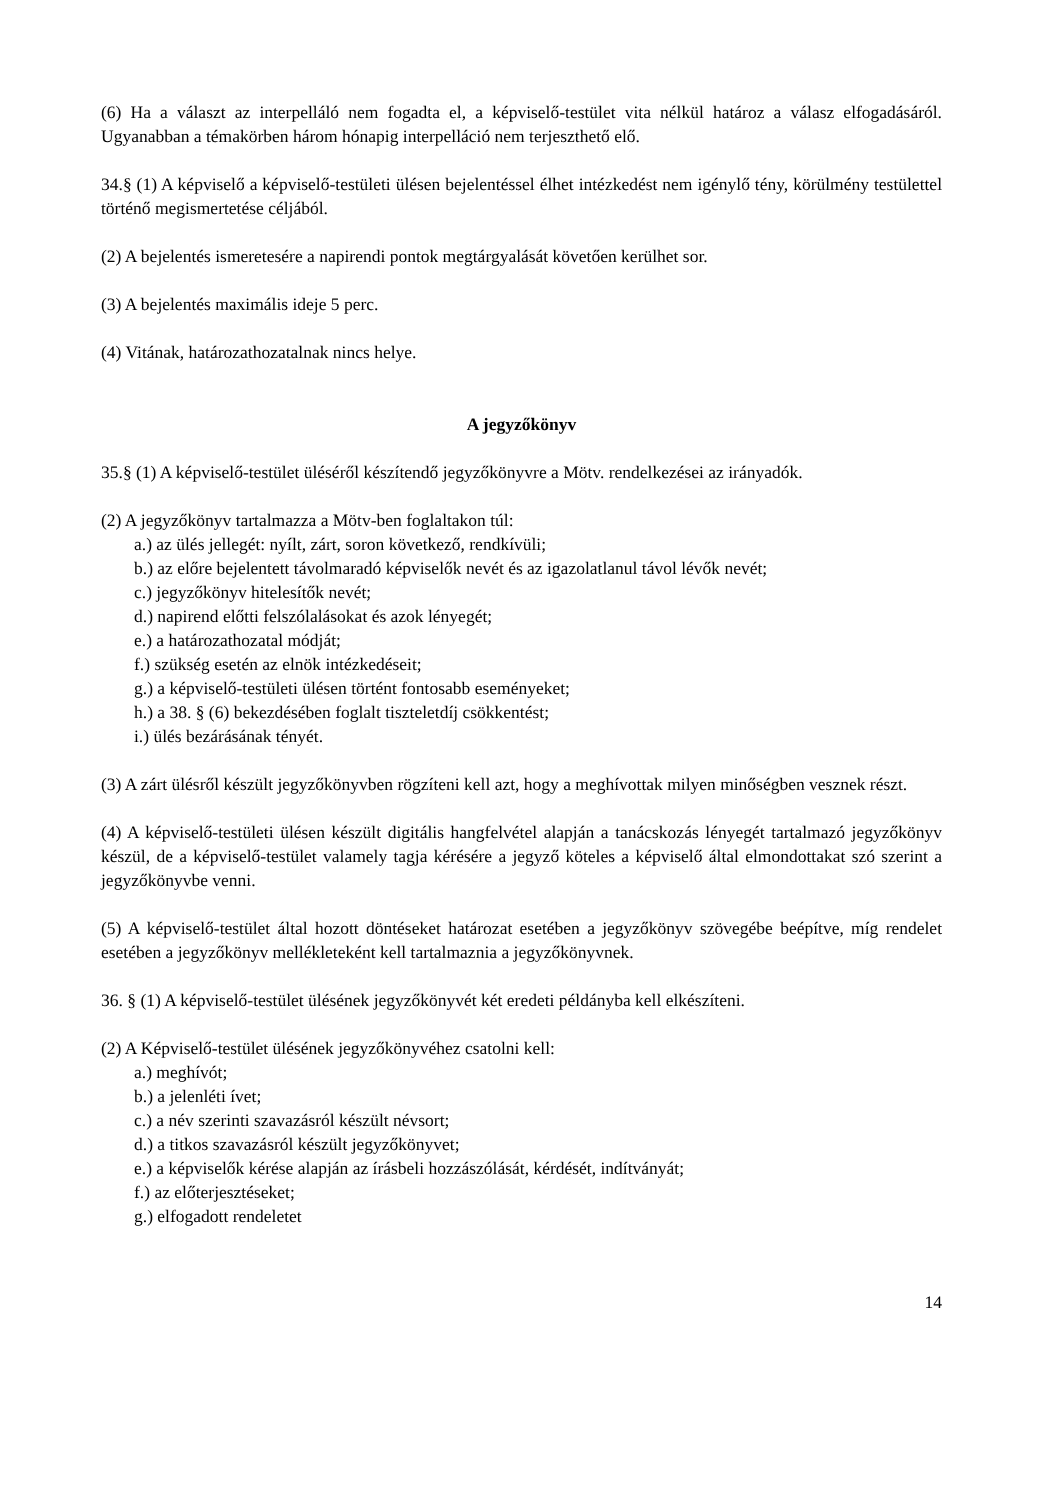(6) Ha a választ az interpelláló nem fogadta el, a képviselő-testület vita nélkül határoz a válasz elfogadásáról. Ugyanabban a témakörben három hónapig interpelláció nem terjeszthető elő.
34.§ (1) A képviselő a képviselő-testületi ülésen bejelentéssel élhet intézkedést nem igénylő tény, körülmény testülettel történő megismertetése céljából.
(2) A bejelentés ismeretesére a napirendi pontok megtárgyalását követően kerülhet sor.
(3) A bejelentés maximális ideje 5 perc.
(4) Vitának, határozathozatalnak nincs helye.
A jegyzőkönyv
35.§ (1) A képviselő-testület üléséről készítendő jegyzőkönyvre a Mötv. rendelkezései az irányadók.
(2) A jegyzőkönyv tartalmazza a Mötv-ben foglaltakon túl:
a.) az ülés jellegét: nyílt, zárt, soron következő, rendkívüli;
b.) az előre bejelentett távolmaradó képviselők nevét és az igazolatlanul távol lévők nevét;
c.) jegyzőkönyv hitelesítők nevét;
d.) napirend előtti felszólalásokat és azok lényegét;
e.) a határozathozatal módját;
f.) szükség esetén az elnök intézkedéseit;
g.) a képviselő-testületi ülésen történt fontosabb eseményeket;
h.) a 38. § (6) bekezdésében foglalt tiszteletdíj csökkentést;
i.) ülés bezárásának tényét.
(3) A zárt ülésről készült jegyzőkönyvben rögzíteni kell azt, hogy a meghívottak milyen minőségben vesznek részt.
(4) A képviselő-testületi ülésen készült digitális hangfelvétel alapján a tanácskozás lényegét tartalmazó jegyzőkönyv készül, de a képviselő-testület valamely tagja kérésére a jegyző köteles a képviselő által elmondottakat szó szerint a jegyzőkönyvbe venni.
(5) A képviselő-testület által hozott döntéseket határozat esetében a jegyzőkönyv szövegébe beépítve, míg rendelet esetében a jegyzőkönyv mellékleteként kell tartalmaznia a jegyzőkönyvnek.
36. § (1) A képviselő-testület ülésének jegyzőkönyvét két eredeti példányba kell elkészíteni.
(2) A Képviselő-testület ülésének jegyzőkönyvéhez csatolni kell:
a.) meghívót;
b.) a jelenléti ívet;
c.) a név szerinti szavazásról készült névsort;
d.) a titkos szavazásról készült jegyzőkönyvet;
e.) a képviselők kérése alapján az írásbeli hozzászólását, kérdését, indítványát;
f.) az előterjesztéseket;
g.) elfogadott rendeletet
14